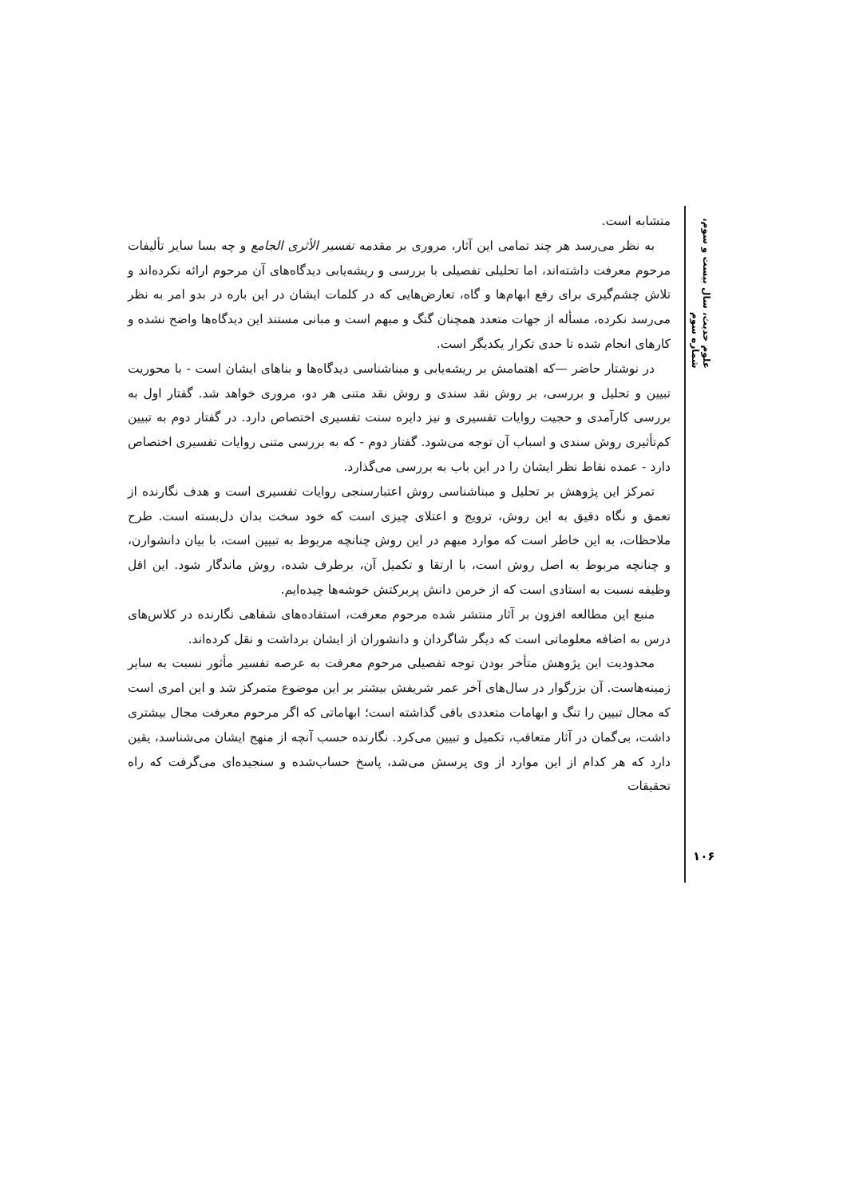علوم حدیث، سال بیست و سوم، شماره سوم
متشابه است.
به نظر می‌رسد هر چند تمامی این آثار، مروری بر مقدمه تفسیر الأثری الجامع و چه بسا سایر تألیفات مرحوم معرفت داشته‌اند، اما تحلیلی تفصیلی با بررسی و ریشه‌یابی دیدگاه‌های آن مرحوم ارائه نکرده‌اند و تلاش چشم‌گیری برای رفع ابهام‌ها و گاه، تعارض‌هایی که در کلمات ایشان در این باره در بدو امر به نظر می‌رسد نکرده، مسأله از جهات متعدد همچنان گنگ و مبهم است و مبانی مستند این دیدگاه‌ها واضح نشده و کارهای انجام شده تا حدی تکرار یکدیگر است.
در نوشتار حاضر —که اهتمامش بر ریشه‌یابی و مبناشناسی دیدگاه‌ها و بناهای ایشان است - با محوریت تبیین و تحلیل و بررسی، بر روش نقد سندی و روش نقد متنی هر دو، مروری خواهد شد. گفتار اول به بررسی کارآمدی و حجیت روایات تفسیری و نیز دایره سنت تفسیری اختصاص دارد. در گفتار دوم به تبیین کم‌تأثیری روش سندی و اسباب آن توجه می‌شود. گفتار دوم - که به بررسی متنی روایات تفسیری اختصاص دارد - عمده نقاط نظر ایشان را در این باب به بررسی می‌گذارد.
تمرکز این پژوهش بر تحلیل و مبناشناسی روش اعتبارسنجی روایات تفسیری است و هدف نگارنده از تعمق و نگاه دقیق به این روش، ترویج و اعتلای چیزی است که خود سخت بدان دل‌بسته است. طرح ملاحظات، به این خاطر است که موارد مبهم در این روش چنانچه مربوط به تبیین است، با بیان دانشوارن، و چنانچه مربوط به اصل روش است، با ارتقا و تکمیل آن، برطرف شده، روش ماندگار شود. این اقل وظیفه نسبت به استادی است که از خرمن دانش پربرکتش خوشه‌ها چیده‌ایم.
منبع این مطالعه افزون بر آثار منتشر شده مرحوم معرفت، استفاده‌های شفاهی نگارنده در کلاس‌های درس به اضافه معلوماتی است که دیگر شاگردان و دانشوران از ایشان برداشت و نقل کرده‌اند.
محدودیت این پژوهش متأخر بودن توجه تفصیلی مرحوم معرفت به عرصه تفسیر مأثور نسبت به سایر زمینه‌هاست. آن بزرگوار در سال‌های آخر عمر شریفش بیشتر بر این موضوع متمرکز شد و این امری است که مجال تبیین را تنگ و ابهامات متعددی باقی گذاشته است؛ ابهاماتی که اگر مرحوم معرفت مجال بیشتری داشت، بی‌گمان در آثار متعاقب، تکمیل و تبیین می‌کرد. نگارنده حسب آنچه از منهج ایشان می‌شناسد، یقین دارد که هر کدام از این موارد از وی پرسش می‌شد، پاسخ حساب‌شده و سنجیده‌ای می‌گرفت که راه تحقیقات
۱۰۶